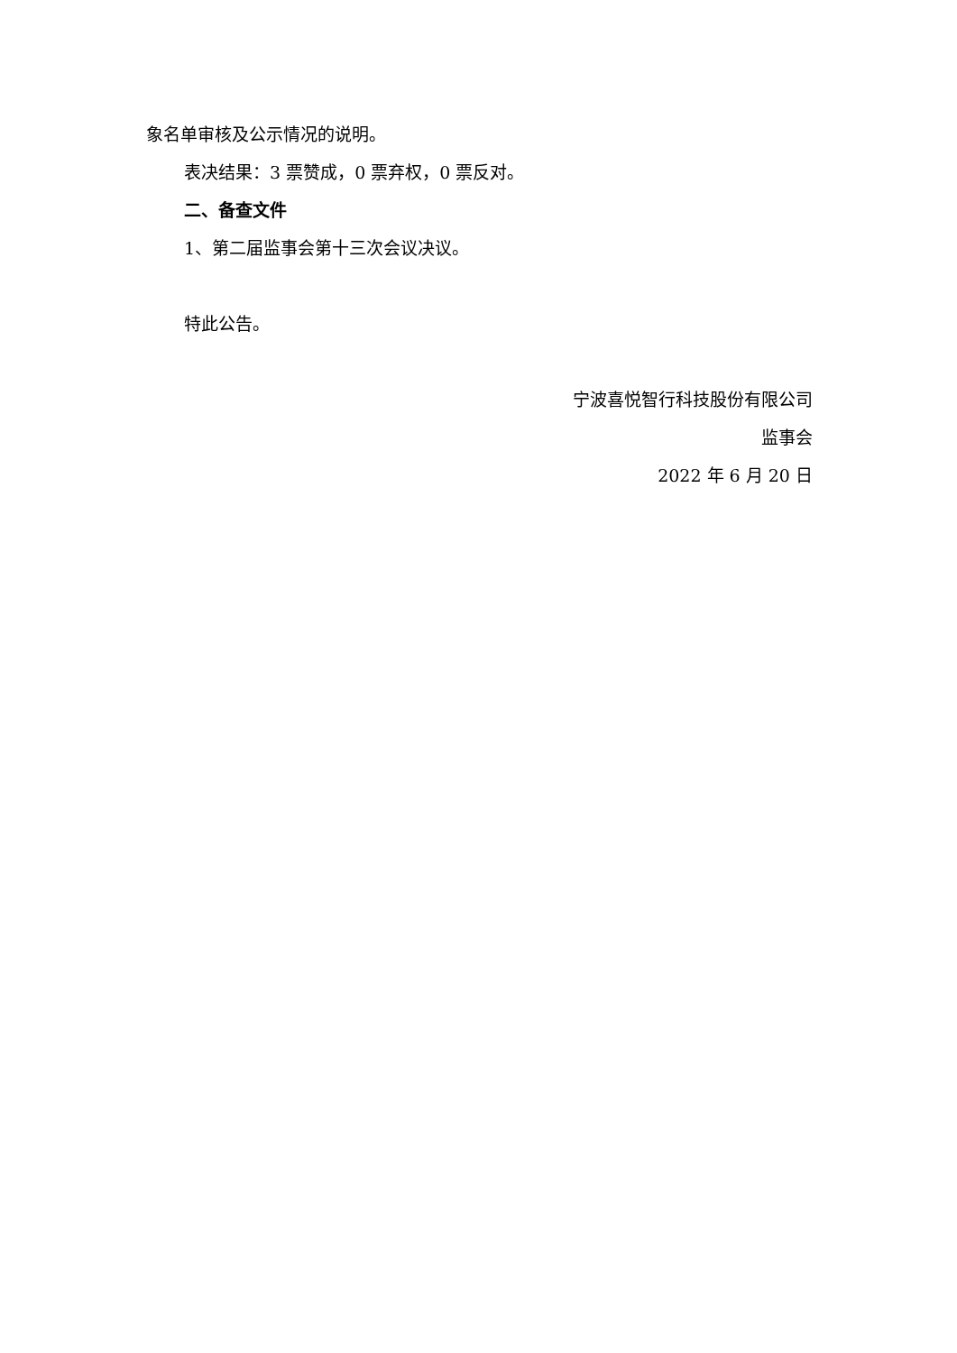象名单审核及公示情况的说明。
表决结果：3 票赞成，0 票弃权，0 票反对。
二、备查文件
1、第二届监事会第十三次会议决议。
特此公告。
宁波喜悦智行科技股份有限公司
监事会
2022 年 6 月 20 日